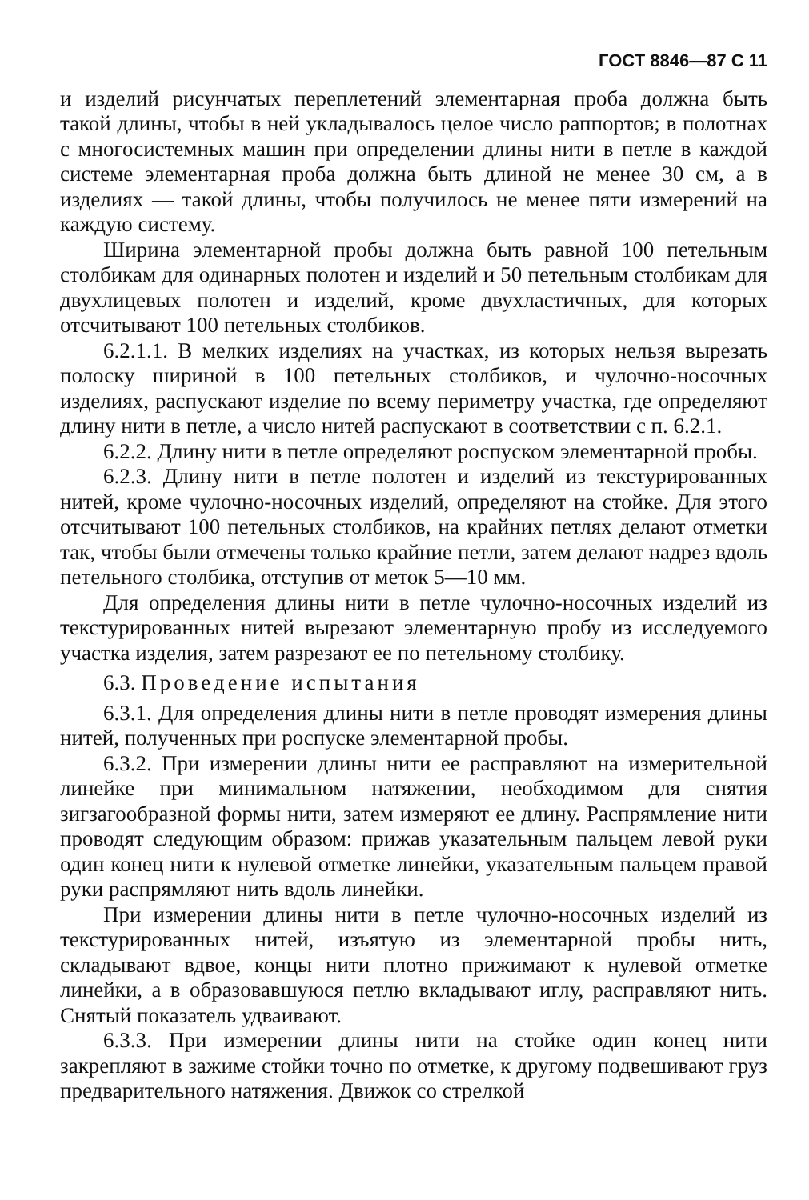ГОСТ 8846—87 С 11
и изделий рисунчатых переплетений элементарная проба должна быть такой длины, чтобы в ней укладывалось целое число раппортов; в полотнах с многосистемных машин при определении длины нити в петле в каждой системе элементарная проба должна быть длиной не менее 30 см, а в изделиях — такой длины, чтобы получилось не менее пяти измерений на каждую систему.
Ширина элементарной пробы должна быть равной 100 петельным столбикам для одинарных полотен и изделий и 50 петельным столбикам для двухлицевых полотен и изделий, кроме двухластичных, для которых отсчитывают 100 петельных столбиков.
6.2.1.1. В мелких изделиях на участках, из которых нельзя вырезать полоску шириной в 100 петельных столбиков, и чулочно-носочных изделиях, распускают изделие по всему периметру участка, где определяют длину нити в петле, а число нитей распускают в соответствии с п. 6.2.1.
6.2.2. Длину нити в петле определяют роспуском элементарной пробы.
6.2.3. Длину нити в петле полотен и изделий из текстурированных нитей, кроме чулочно-носочных изделий, определяют на стойке. Для этого отсчитывают 100 петельных столбиков, на крайних петлях делают отметки так, чтобы были отмечены только крайние петли, затем делают надрез вдоль петельного столбика, отступив от меток 5—10 мм.
Для определения длины нити в петле чулочно-носочных изделий из текстурированных нитей вырезают элементарную пробу из исследуемого участка изделия, затем разрезают ее по петельному столбику.
6.3. Проведение испытания
6.3.1. Для определения длины нити в петле проводят измерения длины нитей, полученных при роспуске элементарной пробы.
6.3.2. При измерении длины нити ее расправляют на измерительной линейке при минимальном натяжении, необходимом для снятия зигзагообразной формы нити, затем измеряют ее длину. Распрямление нити проводят следующим образом: прижав указательным пальцем левой руки один конец нити к нулевой отметке линейки, указательным пальцем правой руки распрямляют нить вдоль линейки.
При измерении длины нити в петле чулочно-носочных изделий из текстурированных нитей, изъятую из элементарной пробы нить, складывают вдвое, концы нити плотно прижимают к нулевой отметке линейки, а в образовавшуюся петлю вкладывают иглу, расправляют нить. Снятый показатель удваивают.
6.3.3. При измерении длины нити на стойке один конец нити закрепляют в зажиме стойки точно по отметке, к другому подвешивают груз предварительного натяжения. Движок со стрелкой